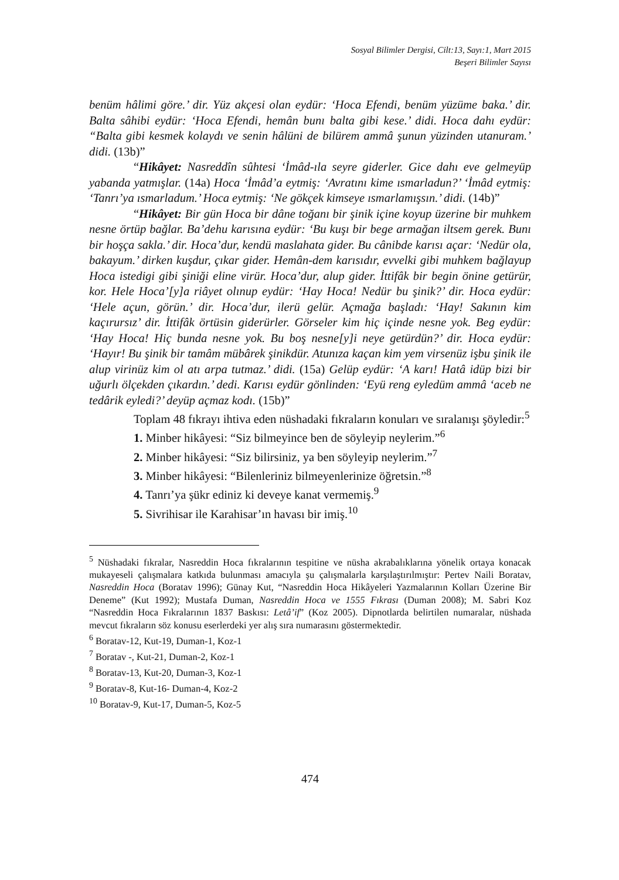Sosyal Bilimler Dergisi, Cilt:13, Sayı:1, Mart 2015
Beşeri Bilimler Sayısı
benüm hâlimi göre.’ dir. Yüz akçesi olan eydür: ‘Hoca Efendi, benüm yüzüme baka.’ dir. Balta sâhibi eydür: ‘Hoca Efendi, hemân bunı balta gibi kese.’ didi. Hoca dahı eydür: “Balta gibi kesmek kolaydı ve senin hâlüni de bilürem ammâ şunun yüzinden utanuram.’ didi. (13b)”
“Hikâyet: Nasreddîn sûhtesi ‘İmâd-ıla seyre giderler. Gice dahı eve gelmeyüp yabanda yatmışlar. (14a) Hoca ‘İmâd’a eytmiş: ‘Avratını kime ısmarladun?’ ‘İmâd eytmiş: ‘Tanrı’ya ısmarladum.’ Hoca eytmiş: ‘Ne gökçek kimseye ısmarlamışsın.’ didi. (14b)”
“Hikâyet: Bir gün Hoca bir dâne toğanı bir şinik içine koyup üzerine bir muhkem nesne örtüp bağlar. Ba’dehu karısına eydür: ‘Bu kuşı bir bege armağan iltsem gerek. Bunı bir hoşça sakla.’ dir. Hoca’dur, kendü maslahata gider. Bu cânibde karısı açar: ‘Nedür ola, bakayum.’ dirken kuşdur, çıkar gider. Hemân-dem karısıdır, evvelki gibi muhkem bağlayup Hoca istedigi gibi şiniği eline virür. Hoca’dur, alup gider. İttifâk bir begin önine getürür, kor. Hele Hoca’[y]a riâyet olınup eydür: ‘Hay Hoca! Nedür bu şinik?’ dir. Hoca eydür: ‘Hele açun, görün.’ dir. Hoca’dur, ilerü gelür. Açmağa başladı: ‘Hay! Sakının kim kaçırursız’ dir. İttifâk örtüsin giderürler. Görseler kim hiç içinde nesne yok. Beg eydür: ‘Hay Hoca! Hiç bunda nesne yok. Bu boş nesne[y]i neye getürdün?’ dir. Hoca eydür: ‘Hayır! Bu şinik bir tamâm mübârek şinikdür. Atunıza kaçan kim yem virsenüz işbu şinik ile alup virinüz kim ol atı arpa tutmaz.’ didi. (15a) Gelüp eydür: ‘A karı! Hatâ idüp bizi bir uğurlı ölçekden çıkardın.’ dedi. Karısı eydür gönlinden: ‘Eyü reng eyledüm ammâ ‘aceb ne tedârik eyledi?’ deyüp açmaz kodı. (15b)”
Toplam 48 fıkrayı ihtiva eden nüshadaki fıkraların konuları ve sıralanışı şöyledir:<sup>5</sup>
1. Minber hikâyesi: “Siz bilmeyince ben de söyleyip neylerim.”<sup>6</sup>
2. Minber hikâyesi: “Siz bilirsiniz, ya ben söyleyip neylerim.”<sup>7</sup>
3. Minber hikâyesi: “Bilenleriniz bilmeyenlerinize öğretsin.”<sup>8</sup>
4. Tanrı’ya şükr ediniz ki deveye kanat vermemiş.<sup>9</sup>
5. Sivrihisar ile Karahisar’ın havası bir imiş.<sup>10</sup>
<sup>5</sup> Nüshadaki fıkralar, Nasreddin Hoca fıkralarının tespitine ve nüsha akrabalıklarına yönelik ortaya konacak mukayeseli çalışmalara katkıda bulunması amacıyla şu çalışmalarla karşılaştırılmıştır: Pertev Naili Boratav, Nasreddin Hoca (Boratav 1996); Günay Kut, “Nasreddin Hoca Hikâyeleri Yazmalarının Kolları Üzerine Bir Deneme” (Kut 1992); Mustafa Duman, Nasreddin Hoca ve 1555 Fıkrası (Duman 2008); M. Sabri Koz “Nasreddin Hoca Fıkralarının 1837 Baskısı: Letâ’if” (Koz 2005). Dipnotlarda belirtilen numaralar, nüshada mevcut fıkraların söz konusu eserlerdeki yer alış sıra numarasını göstermektedir.
<sup>6</sup> Boratav-12, Kut-19, Duman-1, Koz-1
<sup>7</sup> Boratav -, Kut-21, Duman-2, Koz-1
<sup>8</sup> Boratav-13, Kut-20, Duman-3, Koz-1
<sup>9</sup> Boratav-8, Kut-16- Duman-4, Koz-2
<sup>10</sup> Boratav-9, Kut-17, Duman-5, Koz-5
474